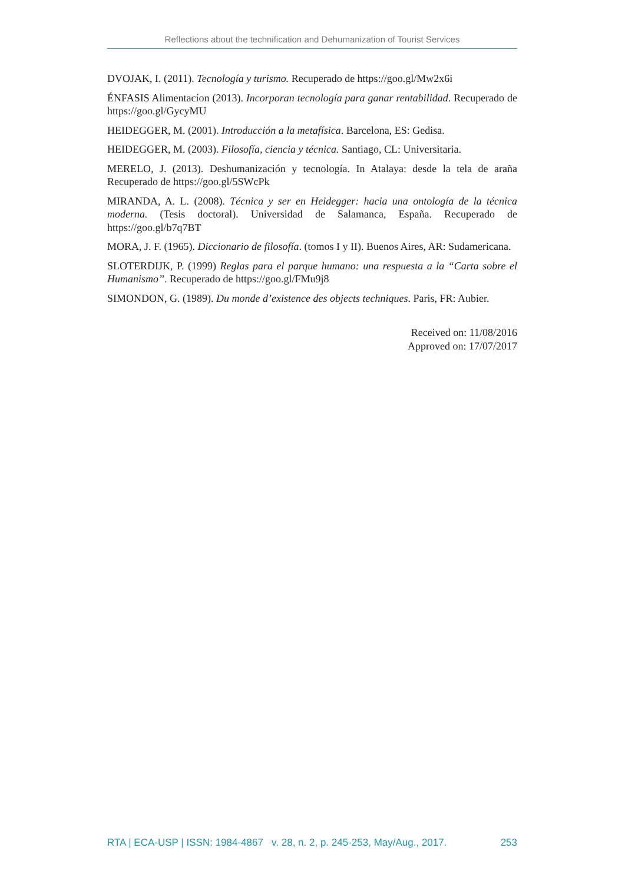Reflections about the technification and Dehumanization of Tourist Services
DVOJAK, I. (2011). Tecnología y turismo. Recuperado de https://goo.gl/Mw2x6i
ÉNFASIS Alimentacíon (2013). Incorporan tecnología para ganar rentabilidad. Recuperado de https://goo.gl/GycyMU
HEIDEGGER, M. (2001). Introducción a la metafísica. Barcelona, ES: Gedisa.
HEIDEGGER, M. (2003). Filosofía, ciencia y técnica. Santiago, CL: Universitaria.
MERELO, J. (2013). Deshumanización y tecnología. In Atalaya: desde la tela de araña Recuperado de https://goo.gl/5SWcPk
MIRANDA, A. L. (2008). Técnica y ser en Heidegger: hacia una ontología de la técnica moderna. (Tesis doctoral). Universidad de Salamanca, España. Recuperado de https://goo.gl/b7q7BT
MORA, J. F. (1965). Diccionario de filosofía. (tomos I y II). Buenos Aires, AR: Sudamericana.
SLOTERDIJK, P. (1999) Reglas para el parque humano: una respuesta a la “Carta sobre el Humanismo”. Recuperado de https://goo.gl/FMu9j8
SIMONDON, G. (1989). Du monde d’existence des objects techniques. Paris, FR: Aubier.
Received on: 11/08/2016
Approved on: 17/07/2017
RTA | ECA-USP | ISSN: 1984-4867 v. 28, n. 2, p. 245-253, May/Aug., 2017. 253